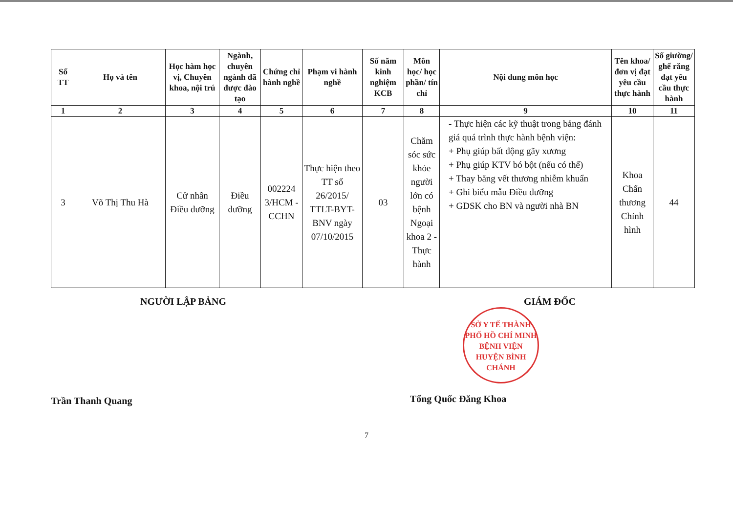| Số TT | Họ và tên | Học hàm học vị, Chuyên khoa, nội trú | Ngành, chuyên ngành đã được đào tạo | Chứng chỉ hành nghề | Phạm vi hành nghề | Số năm kinh nghiệm KCB | Môn học/ học phần/ tín chỉ | Nội dung môn học | Tên khoa/ đơn vị đạt yêu cầu thực hành | Số giường/ ghế răng đạt yêu cầu thực hành |
| --- | --- | --- | --- | --- | --- | --- | --- | --- | --- | --- |
| 1 | 2 | 3 | 4 | 5 | 6 | 7 | 8 | 9 | 10 | 11 |
| 3 | Võ Thị Thu Hà | Cử nhân Điều dưỡng | Điều dưỡng | 002224 3/HCM -CCHN | Thực hiện theo TT số 26/2015/ TTLT-BYT-BNV ngày 07/10/2015 | 03 | Chăm sóc sức khỏe người lớn có bệnh Ngoại khoa 2 - Thực hành | - Thực hiện các kỹ thuật trong bảng đánh giá quá trình thực hành bệnh viện: + Phụ giúp bất động gãy xương + Phụ giúp KTV bó bột (nếu có thể) + Thay băng vết thương nhiễm khuẩn + Ghi biểu mẫu Điều dưỡng + GDSK cho BN và người nhà BN | Khoa Chấn thương Chỉnh hình | 44 |
NGƯỜI LẬP BẢNG
Trần Thanh Quang
GIÁM ĐỐC
SỞ Y TẾ THÀNH PHỐ HỒ CHÍ MINH
BỆNH VIỆN HUYỆN BÌNH CHÁNH
Tống Quốc Đăng Khoa
7